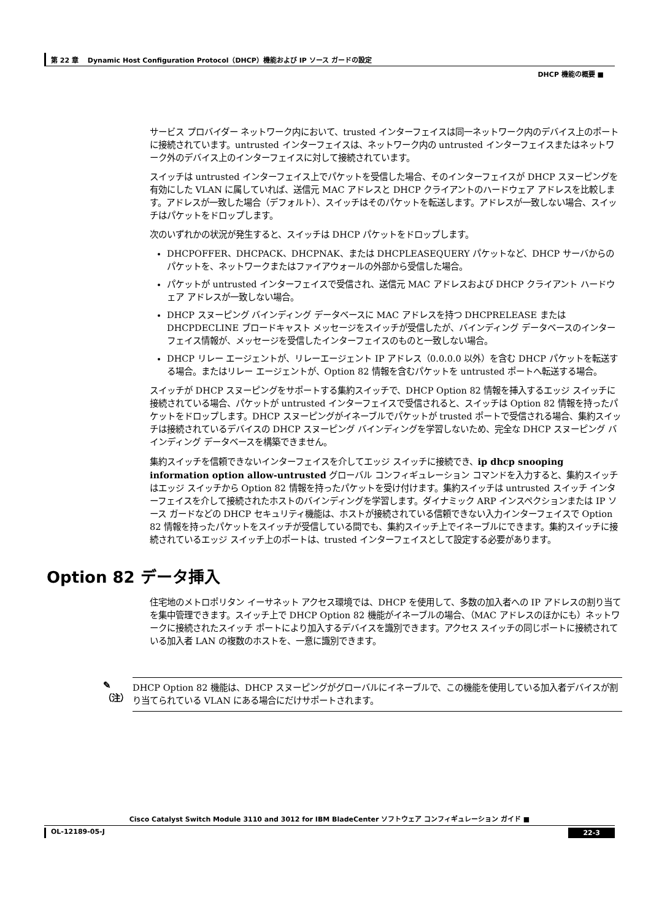第 22 章　 Dynamic Host Configuration Protocol（DHCP）機能および IP ソース ガードの設定
DHCP 機能の概要 ■
サービス プロバイダー ネットワーク内において、trusted インターフェイスは同一ネットワーク内のデバイス上のポートに接続されています。untrusted インターフェイスは、ネットワーク内の untrusted インターフェイスまたはネットワーク外のデバイス上のインターフェイスに対して接続されています。
スイッチは untrusted インターフェイス上でパケットを受信した場合、そのインターフェイスが DHCP スヌーピングを有効にした VLAN に属していれば、送信元 MAC アドレスと DHCP クライアントのハードウェア アドレスを比較します。アドレスが一致した場合（デフォルト）、スイッチはそのパケットを転送します。アドレスが一致しない場合、スイッチはパケットをドロップします。
次のいずれかの状況が発生すると、スイッチは DHCP パケットをドロップします。
DHCPOFFER、DHCPACK、DHCPNAK、または DHCPLEASEQUERY パケットなど、DHCP サーバからのパケットを、ネットワークまたはファイアウォールの外部から受信した場合。
パケットが untrusted インターフェイスで受信され、送信元 MAC アドレスおよび DHCP クライアント ハードウェア アドレスが一致しない場合。
DHCP スヌーピング バインディング データベースに MAC アドレスを持つ DHCPRELEASE または DHCPDECLINE ブロードキャスト メッセージをスイッチが受信したが、バインディング データベースのインターフェイス情報が、メッセージを受信したインターフェイスのものと一致しない場合。
DHCP リレー エージェントが、リレーエージェント IP アドレス（0.0.0.0 以外）を含む DHCP パケットを転送する場合。またはリレー エージェントが、Option 82 情報を含むパケットを untrusted ポートへ転送する場合。
スイッチが DHCP スヌーピングをサポートする集約スイッチで、DHCP Option 82 情報を挿入するエッジ スイッチに接続されている場合、パケットが untrusted インターフェイスで受信されると、スイッチは Option 82 情報を持ったパケットをドロップします。DHCP スヌーピングがイネーブルでパケットが trusted ポートで受信される場合、集約スイッチは接続されているデバイスの DHCP スヌーピング バインディングを学習しないため、完全な DHCP スヌーピング バインディング データベースを構築できません。
集約スイッチを信頼できないインターフェイスを介してエッジ スイッチに接続でき、ip dhcp snooping information option allow-untrusted グローバル コンフィギュレーション コマンドを入力すると、集約スイッチはエッジ スイッチから Option 82 情報を持ったパケットを受け付けます。集約スイッチは untrusted スイッチ インターフェイスを介して接続されたホストのバインディングを学習します。ダイナミック ARP インスペクションまたは IP ソース ガードなどの DHCP セキュリティ機能は、ホストが接続されている信頼できない入力インターフェイスで Option 82 情報を持ったパケットをスイッチが受信している間でも、集約スイッチ上でイネーブルにできます。集約スイッチに接続されているエッジ スイッチ上のポートは、trusted インターフェイスとして設定する必要があります。
Option 82 データ挿入
住宅地のメトロポリタン イーサネット アクセス環境では、DHCP を使用して、多数の加入者への IP アドレスの割り当てを集中管理できます。スイッチ上で DHCP Option 82 機能がイネーブルの場合、（MAC アドレスのほかにも）ネットワークに接続されたスイッチ ポートにより加入するデバイスを識別できます。アクセス スイッチの同じポートに接続されている加入者 LAN の複数のホストを、一意に識別できます。
✎
（注）
DHCP Option 82 機能は、DHCP スヌーピングがグローバルにイネーブルで、この機能を使用している加入者デバイスが割り当てられている VLAN にある場合にだけサポートされます。
Cisco Catalyst Switch Module 3110 and 3012 for IBM BladeCenter ソフトウェア コンフィギュレーション ガイド ■
OL-12189-05-J 22-3